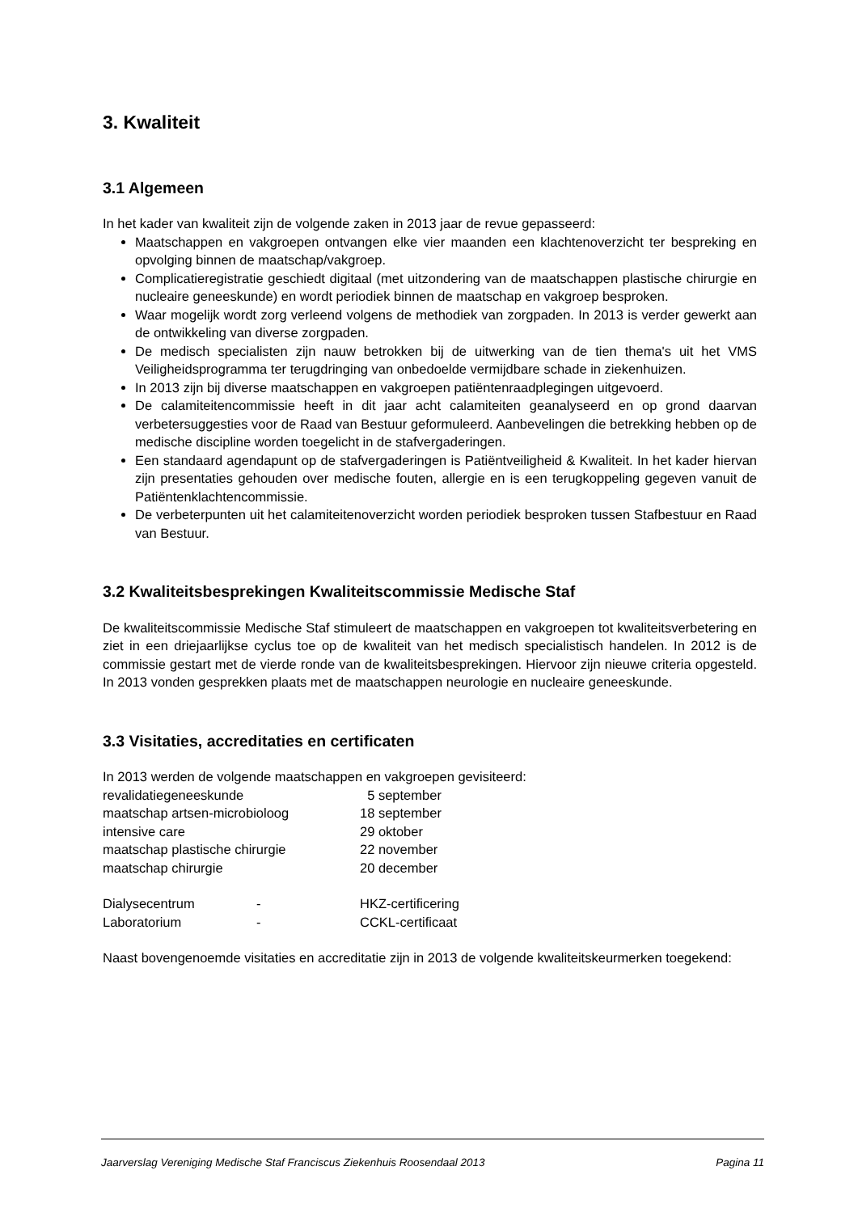3. Kwaliteit
3.1 Algemeen
In het kader van kwaliteit zijn de volgende zaken in 2013 jaar de revue gepasseerd:
Maatschappen en vakgroepen ontvangen elke vier maanden een klachtenoverzicht ter bespreking en opvolging binnen de maatschap/vakgroep.
Complicatieregistratie geschiedt digitaal (met uitzondering van de maatschappen plastische chirurgie en nucleaire geneeskunde) en wordt periodiek binnen de maatschap en vakgroep besproken.
Waar mogelijk wordt zorg verleend volgens de methodiek van zorgpaden. In 2013 is verder gewerkt aan de ontwikkeling van diverse zorgpaden.
De medisch specialisten zijn nauw betrokken bij de uitwerking van de tien thema's uit het VMS Veiligheidsprogramma ter terugdringing van onbedoelde vermijdbare schade in ziekenhuizen.
In 2013 zijn bij diverse maatschappen en vakgroepen patiëntenraadplegingen uitgevoerd.
De calamiteitencommissie heeft in dit jaar acht calamiteiten geanalyseerd en op grond daarvan verbetersuggesties voor de Raad van Bestuur geformuleerd. Aanbevelingen die betrekking hebben op de medische discipline worden toegelicht in de stafvergaderingen.
Een standaard agendapunt op de stafvergaderingen is Patiëntveiligheid & Kwaliteit. In het kader hiervan zijn presentaties gehouden over medische fouten, allergie en is een terugkoppeling gegeven vanuit de Patiëntenklachtencommissie.
De verbeterpunten uit het calamiteitenoverzicht worden periodiek besproken tussen Stafbestuur en Raad van Bestuur.
3.2 Kwaliteitsbesprekingen Kwaliteitscommissie Medische Staf
De kwaliteitscommissie Medische Staf stimuleert de maatschappen en vakgroepen tot kwaliteitsverbetering en ziet in een driejaarlijkse cyclus toe op de kwaliteit van het medisch specialistisch handelen. In 2012 is de commissie gestart met de vierde ronde van de kwaliteitsbesprekingen. Hiervoor zijn nieuwe criteria opgesteld. In 2013 vonden gesprekken plaats met de maatschappen neurologie en nucleaire geneeskunde.
3.3 Visitaties, accreditaties en certificaten
In 2013 werden de volgende maatschappen en vakgroepen gevisiteerd:
| revalidatiegeneeskunde | 5 september |
| maatschap artsen-microbioloog | 18 september |
| intensive care | 29 oktober |
| maatschap plastische chirurgie | 22 november |
| maatschap chirurgie | 20 december |
| Dialysecentrum | - | HKZ-certificering |
| Laboratorium | - | CCKL-certificaat |
Naast bovengenoemde visitaties en accreditatie zijn in 2013 de volgende kwaliteitskeurmerken toegekend:
Jaarverslag Vereniging Medische Staf Franciscus Ziekenhuis Roosendaal 2013 Pagina 11